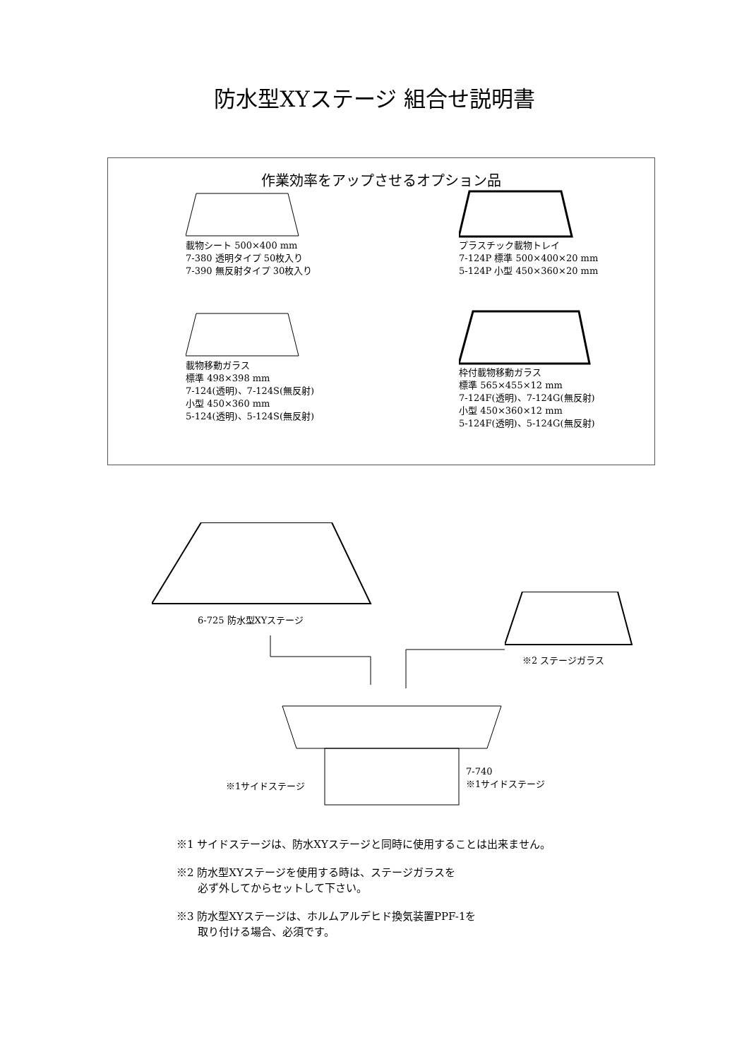防水型XYステージ 組合せ説明書
作業効率をアップさせるオプション品
載物シート 500×400 mm
7-380 透明タイプ 50枚入り
7-390 無反射タイプ 30枚入り
プラスチック載物トレイ
7-124P 標準 500×400×20 mm
5-124P 小型 450×360×20 mm
載物移動ガラス
標準 498×398 mm
7-124(透明)、7-124S(無反射)
小型 450×360 mm
5-124(透明)、5-124S(無反射)
枠付載物移動ガラス
標準 565×455×12 mm
7-124F(透明)、7-124G(無反射)
小型 450×360×12 mm
5-124F(透明)、5-124G(無反射)
6-725 防水型XYステージ
※2 ステージガラス
※1サイドステージ
7-740
※1サイドステージ
※1 サイドステージは、防水XYステージと同時に使用することは出来ません。
※2 防水型XYステージを使用する時は、ステージガラスを
　　必ず外してからセットして下さい。
※3 防水型XYステージは、ホルムアルデヒド換気装置PPF-1を
　　取り付ける場合、必須です。